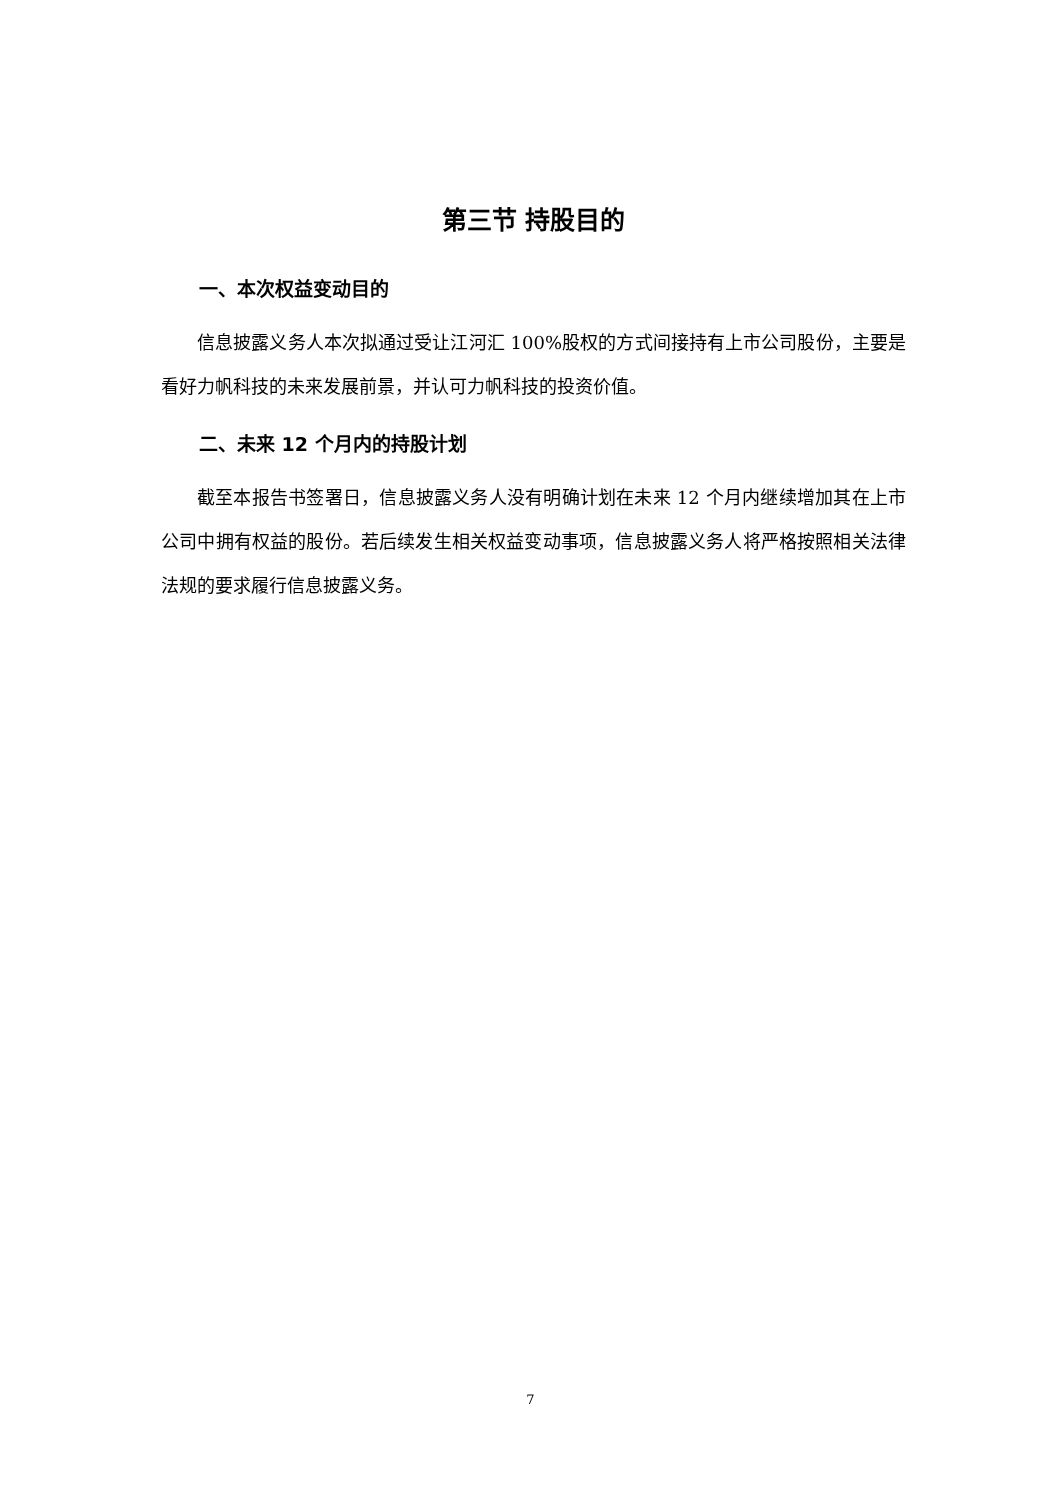第三节 持股目的
一、本次权益变动目的
信息披露义务人本次拟通过受让江河汇 100%股权的方式间接持有上市公司股份，主要是看好力帆科技的未来发展前景，并认可力帆科技的投资价值。
二、未来 12 个月内的持股计划
截至本报告书签署日，信息披露义务人没有明确计划在未来 12 个月内继续增加其在上市公司中拥有权益的股份。若后续发生相关权益变动事项，信息披露义务人将严格按照相关法律法规的要求履行信息披露义务。
7